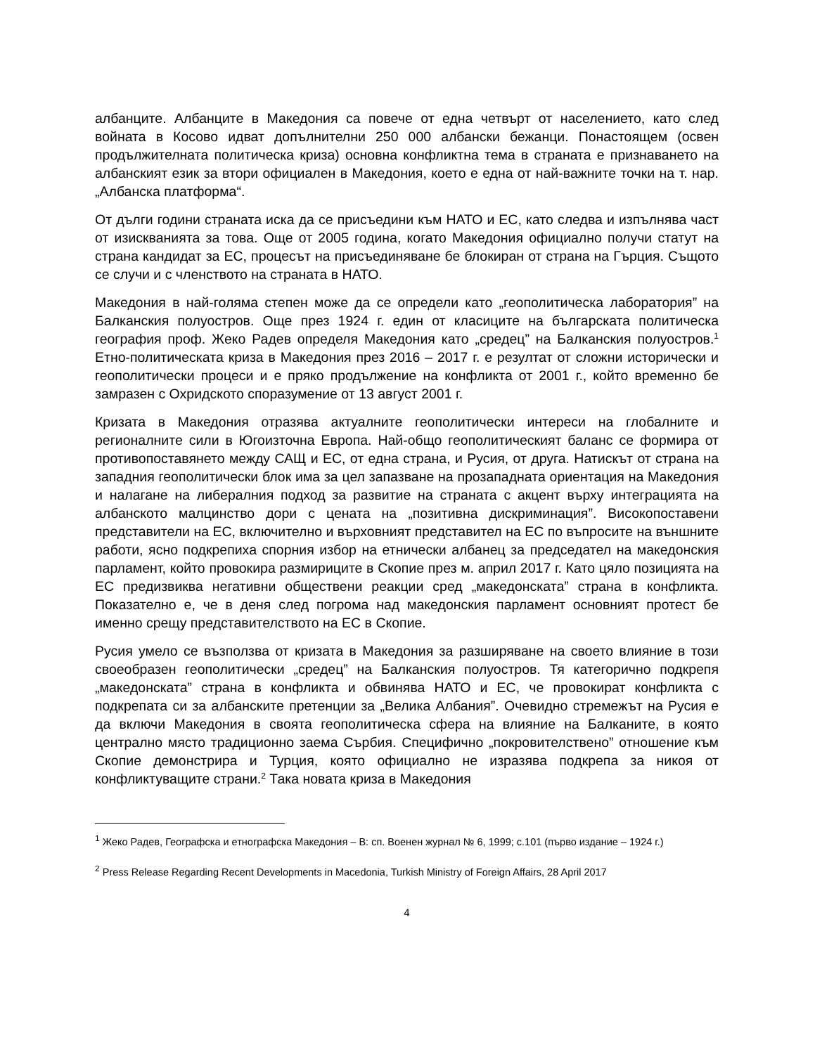албанците. Албанците в Македония са повече от една четвърт от населението, като след войната в Косово идват допълнителни 250 000 албански бежанци. Понастоящем (освен продължителната политическа криза) основна конфликтна тема в страната е признаването на албанският език за втори официален в Македония, което е една от най-важните точки на т. нар. „Албанска платформа“.
От дълги години страната иска да се присъедини към НАТО и ЕС, като следва и изпълнява част от изискванията за това. Още от 2005 година, когато Македония официално получи статут на страна кандидат за ЕС, процесът на присъединяване бе блокиран от страна на Гърция. Същото се случи и с членството на страната в НАТО.
Македония в най-голяма степен може да се определи като „геополитическа лаборатория” на Балканския полуостров. Още през 1924 г. един от класиците на българската политическа география проф. Жеко Радев определя Македония като „средец” на Балканския полуостров.<sup>1</sup> Етно-политическата криза в Македония през 2016 – 2017 г. е резултат от сложни исторически и геополитически процеси и е пряко продължение на конфликта от 2001 г., който временно бе замразен с Охридското споразумение от 13 август 2001 г.
Кризата в Македония отразява актуалните геополитически интереси на глобалните и регионалните сили в Югоизточна Европа. Най-общо геополитическият баланс се формира от противопоставянето между САЩ и ЕС, от една страна, и Русия, от друга. Натискът от страна на западния геополитически блок има за цел запазване на прозападната ориентация на Македония и налагане на либералния подход за развитие на страната с акцент върху интеграцията на албанското малцинство дори с цената на „позитивна дискриминация”. Високопоставени представители на ЕС, включително и върховният представител на ЕС по въпросите на външните работи, ясно подкрепиха спорния избор на етнически албанец за председател на македонския парламент, който провокира размириците в Скопие през м. април 2017 г. Като цяло позицията на ЕС предизвиква негативни обществени реакции сред „македонската” страна в конфликта. Показателно е, че в деня след погрома над македонския парламент основният протест бе именно срещу представителството на ЕС в Скопие.
Русия умело се възползва от кризата в Македония за разширяване на своето влияние в този своеобразен геополитически „средец” на Балканския полуостров. Тя категорично подкрепя „македонската” страна в конфликта и обвинява НАТО и ЕС, че провокират конфликта с подкрепата си за албанските претенции за „Велика Албания”. Очевидно стремежът на Русия е да включи Македония в своята геополитическа сфера на влияние на Балканите, в която централно място традиционно заема Сърбия. Специфично „покровителствено” отношение към Скопие демонстрира и Турция, която официално не изразява подкрепа за никоя от конфликтуващите страни.<sup>2</sup> Така новата криза в Македония
<sup>1</sup> Жеко Радев, Географска и етнографска Македония – В: сп. Военен журнал № 6, 1999; с.101 (първо издание – 1924 г.)
<sup>2</sup> Press Release Regarding Recent Developments in Macedonia, Turkish Ministry of Foreign Affairs, 28 April 2017
4